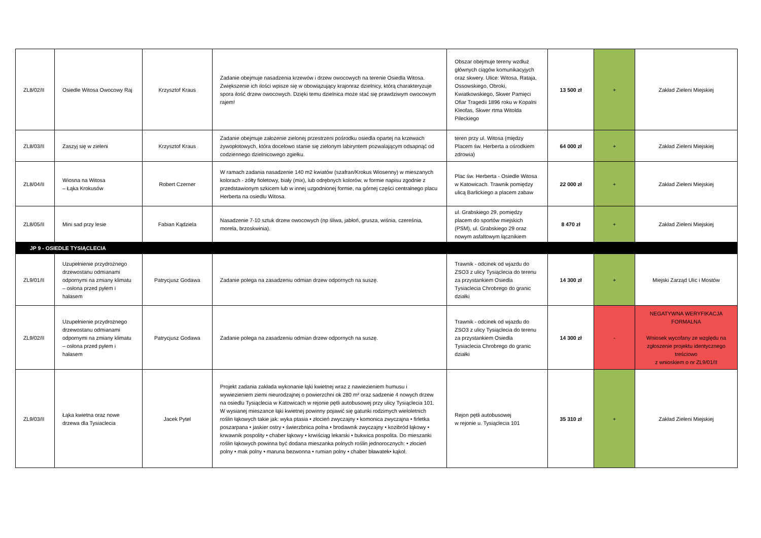| ZL8/02/II | Osiedle Witosa Owocowy Raj | Krzysztof Kraus | Zadanie obejmuje nasadzenia krzewów i drzew owocowych na terenie Osiedla Witosa. Zwiększenie ich ilości wpisze się w obowiązujący krajonraz dzielnicy, którą charakteryzuje spora ilość drzew owocowych. Dzięki temu dzielnica może stać się prawdziwym owocowym rajem! | Obszar obejmuje tereny wzdłuż głównych ciągów komunikacyjych oraz skwery. Ulice: Witosa, Rataja, Ossowskiego, Obroki, Kwiatkowskiego, Skwer Pamięci Ofiar Tragedii 1896 roku w Kopalni Kleofas, Skwer rtma Witolda Pileckiego | 13 500 zł | + | Zakład Zieleni Miejskiej |
| ZL8/03/II | Zaszyj się w zieleni | Krzysztof Kraus | Zadanie obejmuje założenie zielonej przestrzeni pośrodku osiedla opartej na krzewach żywopłotowych, która docelowo stanie się zielonym labiryntem pozwalającym odsapnąć od codziennego dzielnicowego zgiełku. | teren przy ul. Witosa (między Placem św. Herberta a ośrodkiem zdrowia) | 64 000 zł | + | Zakład Zieleni Miejskiej |
| ZL8/04/II | Wiosna na Witosa – Łąka Krokusów | Robert Czerner | W ramach zadania nasadzenie 140 m2 kwiatów (szafran/Krokus Wiosenny) w mieszanych kolorach - żółty fioletowy, biały (mix), lub odrębnych kolorów, w formie napisu zgodnie z przedstawionym szkicem lub w innej uzgodnionej formie, na górnej części centralnego placu Herberta na osiedlu Witosa. | Plac św. Herberta - Osiedle Witosa w Katowicach. Trawnik pomiędzy ulicą Barlickiego a placem zabaw | 22 000 zł | + | Zakład Zieleni Miejskiej |
| ZL8/05/II | Mini sad przy lesie | Fabian Kądziela | Nasadzenie 7-10 sztuk drzew owocowych (np śliwa, jabłoń, grusza, wiśnia, czereśnia, morela, brzoskwinia). | ul. Grabskiego 29, pomiędzy placem do sportów miejskich (PSM), ul. Grabskiego 29 oraz nowym asfaltowym łącznikiem | 8 470 zł | + | Zakład Zieleni Miejskiej |
| JP 9 - OSIEDLE TYSIĄCLECIA | | | | | | | |
| ZL9/01/II | Uzupełnienie przydrożnego drzewostanu odmianami odpornymi na zmiany klimatu – osłona przed pyłem i hałasem | Patrycjusz Godawa | Zadanie polega na zasadzeniu odmian drzew odpornych na suszę. | Trawnik - odcinek od wjazdu do ZSO3 z ulicy Tysiąclecia do terenu za przystankiem Osiedla Tysiaclecia Chrobrego do granic działki | 14 300 zł | + | Miejski Zarząd Ulic i Mostów |
| ZL9/02/II | Uzupełnienie przydrożnego drzewostanu odmianami odpornymi na zmiany klimatu – osłona przed pyłem i hałasem | Patrycjusz Godawa | Zadanie polega na zasadzeniu odmian drzew odpornych na suszę. | Trawnik - odcinek od wjazdu do ZSO3 z ulicy Tysiąclecia do terenu za przystankiem Osiedla Tysiaclecia Chrobrego do granic działki | 14 300 zł | - | NEGATYWNA WERYFIKACJA FORMALNA Wniosek wycofany ze względu na zgłoszenie projektu identycznego treściowo z wnioskiem o nr ZL9/01/II |
| ZL9/03/II | Łąka kwietna oraz nowe drzewa dla Tysiaclecia | Jacek Pytel | Projekt zadania zakłada wykonanie łąki kwietnej wraz z nawiezieniem humusu i wywiezieniem ziemi nieurodzajnej o powierzchni ok 280 m² oraz sadzenie 4 nowych drzew na osiedlu Tysiąclecia w Katowicach w rejonie pętli autobusowej przy ulicy Tysiąclecia 101. W wysianej mieszance łąki kwietnej powinny pojawić się gatunki rodzimych wieloletnich roślin łąkowych takie jak: wyka ptasia • złocień zwyczajny • komonica zwyczajna • firletka poszarpana • jaskier ostry • świerzbnica polna • brodawnik zwyczajny • kozibród łąkowy • krwawnik pospolity • chaber łąkowy • krwiściąg lekarski • bukwica pospolita. Do mieszanki roślin łąkowych powinna być dodana mieszanka polnych roślin jednorocznych: • złocień polny • mak polny • maruna bezwonna • rumian polny • chaber bławatek• kąkol. | Rejon pętli autobusowej w rejonie u. Tysiąclecia 101 | 35 310 zł | + | Zakład Zieleni Miejskiej |